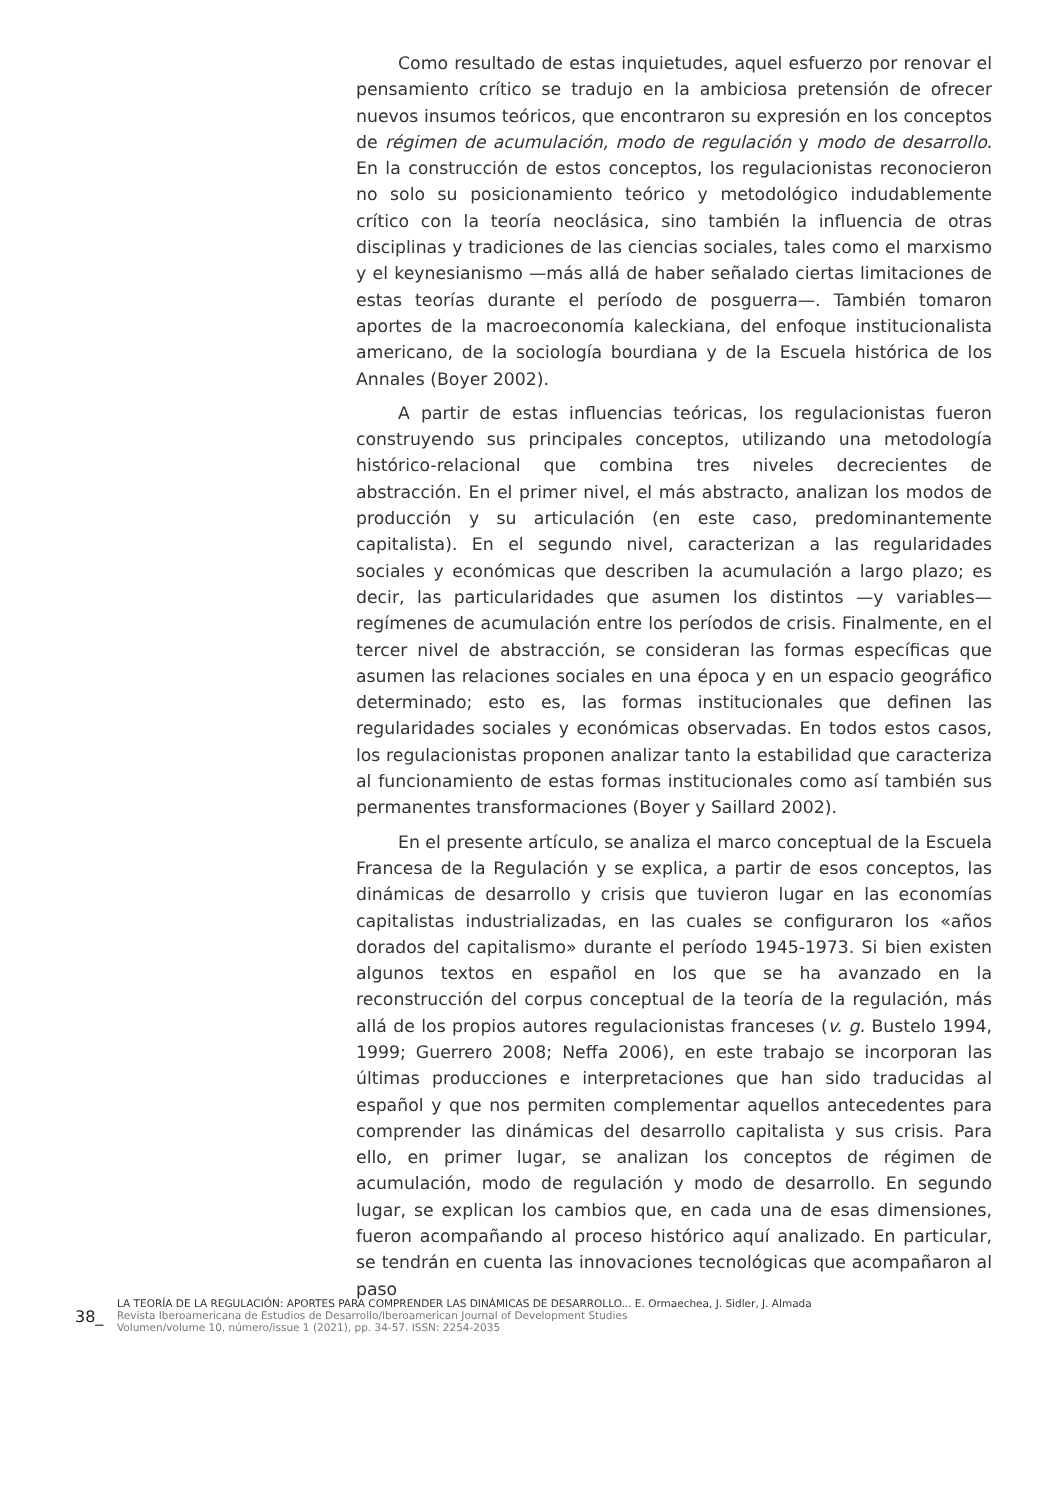Como resultado de estas inquietudes, aquel esfuerzo por renovar el pensamiento crítico se tradujo en la ambiciosa pretensión de ofrecer nuevos insumos teóricos, que encontraron su expresión en los conceptos de régimen de acumulación, modo de regulación y modo de desarrollo. En la construcción de estos conceptos, los regulacionistas reconocieron no solo su posicionamiento teórico y metodológico indudablemente crítico con la teoría neoclásica, sino también la influencia de otras disciplinas y tradiciones de las ciencias sociales, tales como el marxismo y el keynesianismo —más allá de haber señalado ciertas limitaciones de estas teorías durante el período de posguerra—. También tomaron aportes de la macroeconomía kaleckiana, del enfoque institucionalista americano, de la sociología bourdiana y de la Escuela histórica de los Annales (Boyer 2002).
A partir de estas influencias teóricas, los regulacionistas fueron construyendo sus principales conceptos, utilizando una metodología histórico-relacional que combina tres niveles decrecientes de abstracción. En el primer nivel, el más abstracto, analizan los modos de producción y su articulación (en este caso, predominantemente capitalista). En el segundo nivel, caracterizan a las regularidades sociales y económicas que describen la acumulación a largo plazo; es decir, las particularidades que asumen los distintos —y variables— regímenes de acumulación entre los períodos de crisis. Finalmente, en el tercer nivel de abstracción, se consideran las formas específicas que asumen las relaciones sociales en una época y en un espacio geográfico determinado; esto es, las formas institucionales que definen las regularidades sociales y económicas observadas. En todos estos casos, los regulacionistas proponen analizar tanto la estabilidad que caracteriza al funcionamiento de estas formas institucionales como así también sus permanentes transformaciones (Boyer y Saillard 2002).
En el presente artículo, se analiza el marco conceptual de la Escuela Francesa de la Regulación y se explica, a partir de esos conceptos, las dinámicas de desarrollo y crisis que tuvieron lugar en las economías capitalistas industrializadas, en las cuales se configuraron los «años dorados del capitalismo» durante el período 1945-1973. Si bien existen algunos textos en español en los que se ha avanzado en la reconstrucción del corpus conceptual de la teoría de la regulación, más allá de los propios autores regulacionistas franceses (v. g. Bustelo 1994, 1999; Guerrero 2008; Neffa 2006), en este trabajo se incorporan las últimas producciones e interpretaciones que han sido traducidas al español y que nos permiten complementar aquellos antecedentes para comprender las dinámicas del desarrollo capitalista y sus crisis. Para ello, en primer lugar, se analizan los conceptos de régimen de acumulación, modo de regulación y modo de desarrollo. En segundo lugar, se explican los cambios que, en cada una de esas dimensiones, fueron acompañando al proceso histórico aquí analizado. En particular, se tendrán en cuenta las innovaciones tecnológicas que acompañaron al paso
38_
LA TEORÍA DE LA REGULACIÓN: APORTES PARA COMPRENDER LAS DINÁMICAS DE DESARROLLO... E. Ormaechea, J. Sidler, J. Almada
Revista Iberoamericana de Estudios de Desarrollo/Iberoamerican Journal of Development Studies
Volumen/volume 10, número/issue 1 (2021), pp. 34-57. ISSN: 2254-2035